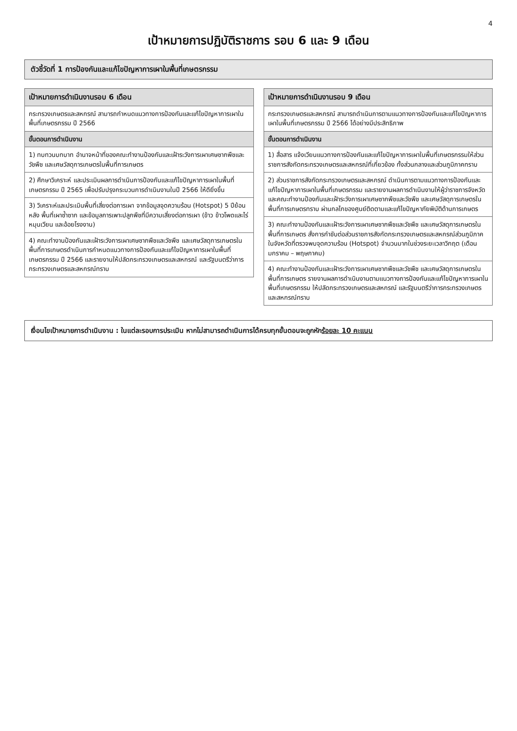4
เป้าหมายการปฏิบัติราชการ รอบ 6 และ 9 เดือน
ตัวชี้วัดที่ 1 การป้องกันและแก้ไขปัญหาการเผาในพื้นที่เกษตรกรรม
| เป้าหมายการดำเนินงานรอบ 6 เดือน |
| --- |
| กระทรวงเกษตรและสหกรณ์ สามารถกำหนดแนวทางการป้องกันและแก้ไขปัญหาการเผาในพื้นที่เกษตรกรรม ปี 2566 |
| ขั้นตอนการดำเนินงาน |
| 1) ทบทวนบทบาท อำนาจหน้าที่ของคณะทำงานป้องกันและเฝ้าระวังการเผาเศษซากพืชและวัชพืช และเศษวัสดุการเกษตรในพื้นที่การเกษตร |
| 2) ศึกษาวิเคราะห์ และประเมินผลการดำเนินการป้องกันและแก้ไขปัญหาการเผาในพื้นที่เกษตรกรรม ปี 2565 เพื่อปรับปรุงกระบวนการดำเนินงานในปี 2566 ให้ดียิ่งขึ้น |
| 3) วิเคราะห์และประเมินพื้นที่เสี่ยงต่อการเผา จากข้อมูลจุดความร้อน (Hotspot) 5 ปีย้อนหลัง พื้นที่เผาซ้ำซาก และข้อมูลการเพาะปลูกพืชที่มีความเสี่ยงต่อการเผา (ข้าว ข้าวโพดและไร่หมุนเวียน และอ้อยโรงงาน) |
| 4) คณะทำงานป้องกันและเฝ้าระวังการเผาเศษซากพืชและวัชพืช และเศษวัสดุการเกษตรในพื้นที่การเกษตรดำเนินการกำหนดแนวทางการป้องกันและแก้ไขปัญหาการเผาในพื้นที่เกษตรกรรม ปี 2566 และรายงานให้ปลัดกระทรวงเกษตรและสหกรณ์ และรัฐมนตรีว่าการกระทรวงเกษตรและสหกรณ์ทราบ |
| เป้าหมายการดำเนินงานรอบ 9 เดือน |
| --- |
| กระทรวงเกษตรและสหกรณ์ สามารถดำเนินการตามแนวทางการป้องกันและแก้ไขปัญหาการเผาในพื้นที่เกษตรกรรม ปี 2566 ได้อย่างมีประสิทธิภาพ |
| ขั้นตอนการดำเนินงาน |
| 1) สื่อสาร แจ้งเวียนแนวทางการป้องกันและแก้ไขปัญหาการเผาในพื้นที่เกษตรกรรมให้ส่วนราชการสังกัดกระทรวงเกษตรและสหกรณ์ที่เกี่ยวข้อง ทั้งส่วนกลางและส่วนภูมิภาคทราบ |
| 2) ส่วนราชการสังกัดกระทรวงเกษตรและสหกรณ์ ดำเนินการตามแนวทางการป้องกันและแก้ไขปัญหาการเผาในพื้นที่เกษตรกรรม และรายงานผลการดำเนินงานให้ผู้ว่าราชการจังหวัด และคณะทำงานป้องกันและเฝ้าระวังการเผาเศษซากพืชและวัชพืช และเศษวัสดุการเกษตรในพื้นที่การเกษตรทราบ ผ่านกลไกของศูนย์ติดตามและแก้ไขปัญหาภัยพิบัติด้านการเกษตร |
| 3) คณะทำงานป้องกันและเฝ้าระวังการเผาเศษซากพืชและวัชพืช และเศษวัสดุการเกษตรในพื้นที่การเกษตร สั่งการกำชับต่อส่วนราชการสังกัดกระทรวงเกษตรและสหกรณ์ส่วนภูมิภาค ในจังหวัดที่ตรวจพบจุดความร้อน (Hotspot) จำนวนมากในช่วงระยะเวลาวิกฤต (เดือนมกราคม – พฤษภาคม) |
| 4) คณะทำงานป้องกันและเฝ้าระวังการเผาเศษซากพืชและวัชพืช และเศษวัสดุการเกษตรในพื้นที่การเกษตร รายงานผลการดำเนินงานตามแนวทางการป้องกันและแก้ไขปัญหาการเผาในพื้นที่เกษตรกรรม ให้ปลัดกระทรวงเกษตรและสหกรณ์ และรัฐมนตรีว่าการกระทรวงเกษตรและสหกรณ์ทราบ |
เงื่อนไขเป้าหมายการดำเนินงาน : ในแต่ละรอบการประเมิน หากไม่สามารถดำเนินการได้ครบทุกขั้นตอนจะถูกหักร้อยละ 10 คะแนน